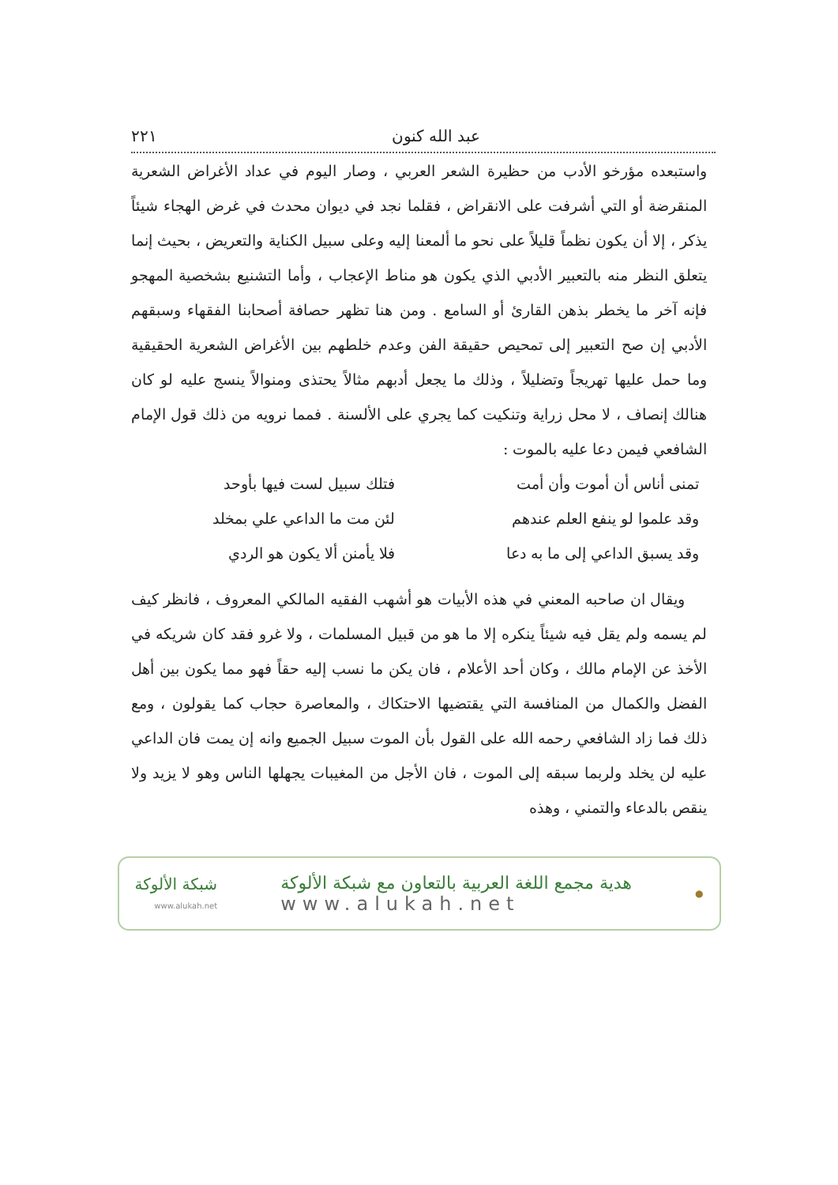عبد الله كنون ٢٢١
واستبعده مؤرخو الأدب من حظيرة الشعر العربي ، وصار اليوم في عداد الأغراض الشعرية المنقرضة أو التي أشرفت على الانقراض ، فقلما نجد في ديوان محدث في غرض الهجاء شيئاً يذكر ، إلا أن يكون نظماً قليلاً على نحو ما ألمعنا إليه وعلى سبيل الكناية والتعريض ، بحيث إنما يتعلق النظر منه بالتعبير الأدبي الذي يكون هو مناط الإعجاب ، وأما التشنيع بشخصية المهجو فإنه آخر ما يخطر بذهن القارئ أو السامع . ومن هنا تظهر حصافة أصحابنا الفقهاء وسبقهم الأدبي إن صح التعبير إلى تمحيص حقيقة الفن وعدم خلطهم بين الأغراض الشعرية الحقيقية وما حمل عليها تهريجاً وتضليلاً ، وذلك ما يجعل أدبهم مثالاً يحتذى ومنوالاً ينسج عليه لو كان هنالك إنصاف ، لا محل زراية وتنكيت كما يجري على الألسنة . فمما نرويه من ذلك قول الإمام الشافعي فيمن دعا عليه بالموت :
تمنى أناس أن أموت وأن أمت فتلك سبيل لست فيها بأوحد
وقد علموا لو ينفع العلم عندهم لئن مت ما الداعي علي بمخلد
وقد يسبق الداعي إلى ما به دعا فلا يأمنن ألا يكون هو الردي
ويقال ان صاحبه المعني في هذه الأبيات هو أشهب الفقيه المالكي المعروف ، فانظر كيف لم يسمه ولم يقل فيه شيئاً ينكره إلا ما هو من قبيل المسلمات ، ولا غرو فقد كان شريكه في الأخذ عن الإمام مالك ، وكان أحد الأعلام ، فان يكن ما نسب إليه حقاً فهو مما يكون بين أهل الفضل والكمال من المنافسة التي يقتضيها الاحتكاك ، والمعاصرة حجاب كما يقولون ، ومع ذلك فما زاد الشافعي رحمه الله على القول بأن الموت سبيل الجميع وانه إن يمت فان الداعي عليه لن يخلد ولربما سبقه إلى الموت ، فان الأجل من المغيبات يجهلها الناس وهو لا يزيد ولا ينقص بالدعاء والتمني ، وهذه
●
هدية مجمع اللغة العربية بالتعاون مع شبكة الألوكة
www.alukah.net
شبكة الألوكة
www.alukah.net